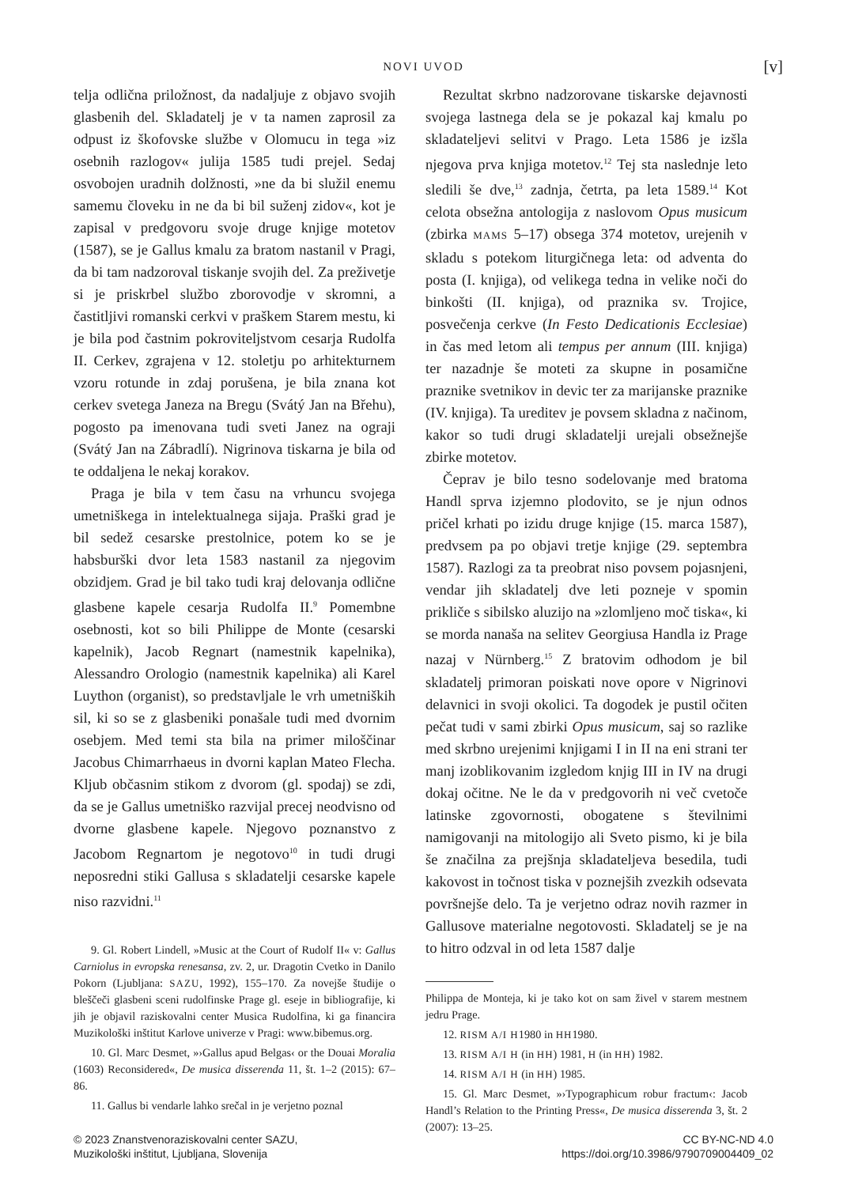NOVI UVOD [v]
telja odlična priložnost, da nadaljuje z objavo svojih glasbenih del. Skladatelj je v ta namen zaprosil za odpust iz škofovske službe v Olomucu in tega »iz osebnih razlogov« julija 1585 tudi prejel. Sedaj osvobojen uradnih dolžnosti, »ne da bi služil enemu samemu človeku in ne da bi bil suženj zidov«, kot je zapisal v predgovoru svoje druge knjige motetov (1587), se je Gallus kmalu za bratom nastanil v Pragi, da bi tam nadzoroval tiskanje svojih del. Za preživetje si je priskrbel službo zborovodje v skromni, a častitljivi romanski cerkvi v praškem Starem mestu, ki je bila pod častnim pokroviteljstvom cesarja Rudolfa II. Cerkev, zgrajena v 12. stoletju po arhitekturnem vzoru rotunde in zdaj porušena, je bila znana kot cerkev svetega Janeza na Bregu (Svátý Jan na Břehu), pogosto pa imenovana tudi sveti Janez na ograji (Svátý Jan na Zábradlí). Nigrinova tiskarna je bila od te oddaljena le nekaj korakov.
Praga je bila v tem času na vrhuncu svojega umetniškega in intelektualnega sijaja. Praški grad je bil sedež cesarske prestolnice, potem ko se je habsburški dvor leta 1583 nastanil za njegovim obzidjem. Grad je bil tako tudi kraj delovanja odlične glasbene kapele cesarja Rudolfa II.<sup>9</sup> Pomembne osebnosti, kot so bili Philippe de Monte (cesarski kapelnik), Jacob Regnart (namestnik kapelnika), Alessandro Orologio (namestnik kapelnika) ali Karel Luython (organist), so predstavljale le vrh umetniških sil, ki so se z glasbeniki ponašale tudi med dvornim osebjem. Med temi sta bila na primer miloščinar Jacobus Chimarrhaeus in dvorni kaplan Mateo Flecha. Kljub občasnim stikom z dvorom (gl. spodaj) se zdi, da se je Gallus umetniško razvijal precej neodvisno od dvorne glasbene kapele. Njegovo poznanstvo z Jacobom Regnartom je negotovo<sup>10</sup> in tudi drugi neposredni stiki Gallusa s skladatelji cesarske kapele niso razvidni.<sup>11</sup>
9. Gl. Robert Lindell, »Music at the Court of Rudolf II« v: Gallus Carniolus in evropska renesansa, zv. 2, ur. Dragotin Cvetko in Danilo Pokorn (Ljubljana: SAZU, 1992), 155–170. Za novejše študije o bleščeči glasbeni sceni rudolfinske Prage gl. eseje in bibliografije, ki jih je objavil raziskovalni center Musica Rudolfina, ki ga financira Muzikološki inštitut Karlove univerze v Pragi: www.bibemus.org.
10. Gl. Marc Desmet, »›Gallus apud Belgas‹ or the Douai Moralia (1603) Reconsidered«, De musica disserenda 11, št. 1–2 (2015): 67–86.
11. Gallus bi vendarle lahko srečal in je verjetno poznal
Rezultat skrbno nadzorovane tiskarske dejavnosti svojega lastnega dela se je pokazal kaj kmalu po skladateljevi selitvi v Prago. Leta 1586 je izšla njegova prva knjiga motetov.<sup>12</sup> Tej sta naslednje leto sledili še dve,<sup>13</sup> zadnja, četrta, pa leta 1589.<sup>14</sup> Kot celota obsežna antologija z naslovom Opus musicum (zbirka MAMS 5–17) obsega 374 motetov, urejenih v skladu s potekom liturgičnega leta: od adventa do posta (I. knjiga), od velikega tedna in velike noči do binkošti (II. knjiga), od praznika sv. Trojice, posvečenja cerkve (In Festo Dedicationis Ecclesiae) in čas med letom ali tempus per annum (III. knjiga) ter nazadnje še moteti za skupne in posamične praznike svetnikov in devic ter za marijanske praznike (IV. knjiga). Ta ureditev je povsem skladna z načinom, kakor so tudi drugi skladatelji urejali obsežnejše zbirke motetov.
Čeprav je bilo tesno sodelovanje med bratoma Handl sprva izjemno plodovito, se je njun odnos pričel krhati po izidu druge knjige (15. marca 1587), predvsem pa po objavi tretje knjige (29. septembra 1587). Razlogi za ta preobrat niso povsem pojasnjeni, vendar jih skladatelj dve leti pozneje v spomin prikliče s sibilsko aluzijo na »zlomljeno moč tiska«, ki se morda nanaša na selitev Georgiusa Handla iz Prage nazaj v Nürnberg.<sup>15</sup> Z bratovim odhodom je bil skladatelj primoran poiskati nove opore v Nigrinovi delavnici in svoji okolici. Ta dogodek je pustil očiten pečat tudi v sami zbirki Opus musicum, saj so razlike med skrbno urejenimi knjigami I in II na eni strani ter manj izoblikovanim izgledom knjig III in IV na drugi dokaj očitne. Ne le da v predgovorih ni več cvetoče latinske zgovornosti, obogatene s številnimi namigovanji na mitologijo ali Sveto pismo, ki je bila še značilna za prejšnja skladateljeva besedila, tudi kakovost in točnost tiska v poznejših zvezkih odsevata površnejše delo. Ta je verjetno odraz novih razmer in Gallusove materialne negotovosti. Skladatelj se je na to hitro odzval in od leta 1587 dalje
Philippa de Monteja, ki je tako kot on sam živel v starem mestnem jedru Prage.
12. RISM A/I H1980 in HH1980.
13. RISM A/I H (in HH) 1981, H (in HH) 1982.
14. RISM A/I H (in HH) 1985.
15. Gl. Marc Desmet, »›Typographicum robur fractum‹: Jacob Handl’s Relation to the Printing Press«, De musica disserenda 3, št. 2 (2007): 13–25.
© 2023 Znanstvenoraziskovalni center SAZU,
Muzikološki inštitut, Ljubljana, Slovenija
CC BY-NC-ND 4.0
https://doi.org/10.3986/9790709004409_02